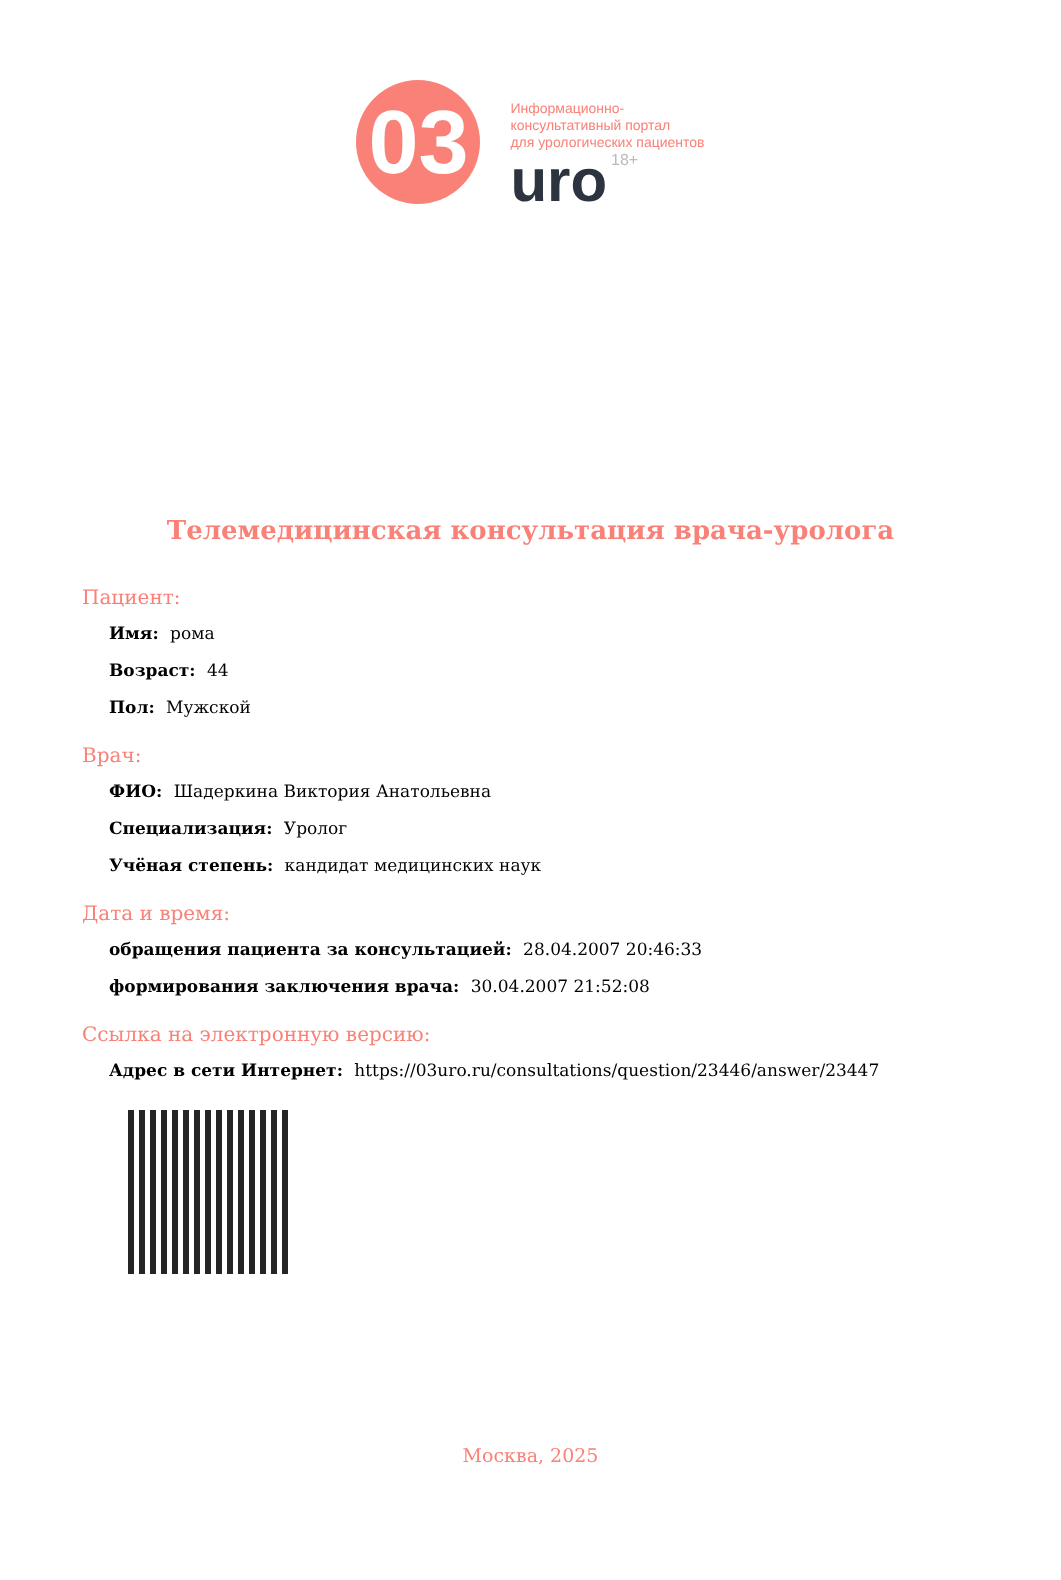03
Информационно-
консультативный портал
для урологических пациентов
uro 18+
Телемедицинская консультация врача-уролога
Пациент:
Имя: рома
Возраст: 44
Пол: Мужской
Врач:
ФИО: Шадеркина Виктория Анатольевна
Специализация: Уролог
Учёная степень: кандидат медицинских наук
Дата и время:
обращения пациента за консультацией: 28.04.2007 20:46:33
формирования заключения врача: 30.04.2007 21:52:08
Ссылка на электронную версию:
Адрес в сети Интернет: https://03uro.ru/consultations/question/23446/answer/23447
Москва, 2025